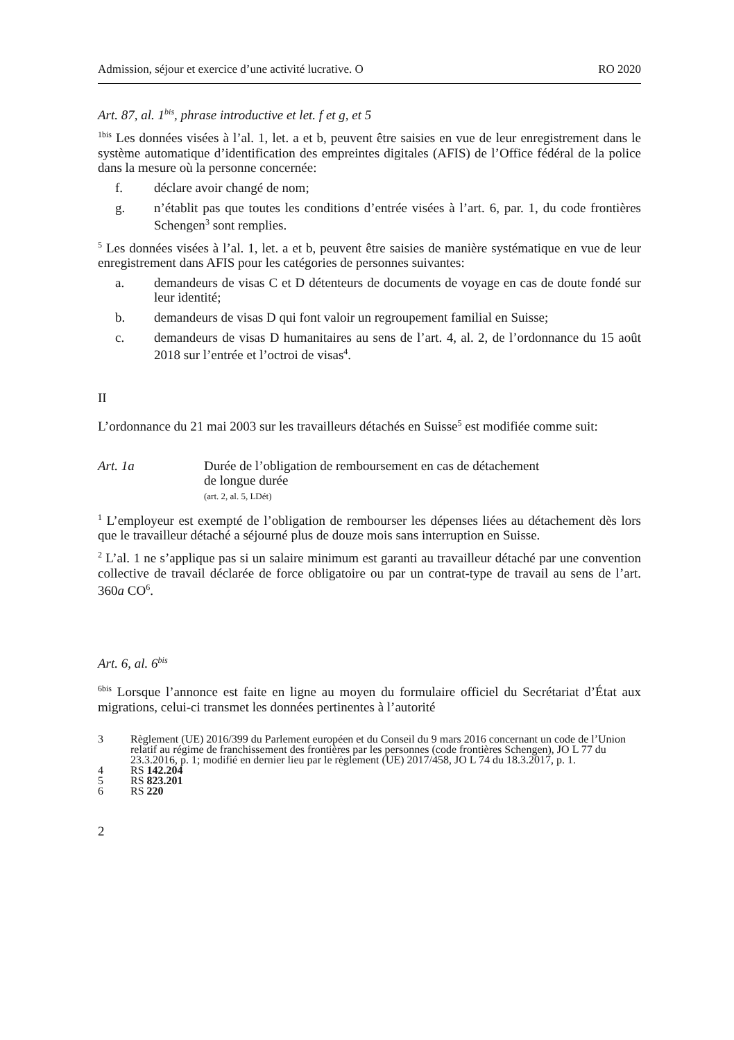Admission, séjour et exercice d’une activité lucrative. O RO 2020
Art. 87, al. 1<sup>bis</sup>, phrase introductive et let. f et g, et 5
<sup>1bis</sup> Les données visées à l’al. 1, let. a et b, peuvent être saisies en vue de leur enregistrement dans le système automatique d’identification des empreintes digitales (AFIS) de l’Office fédéral de la police dans la mesure où la personne concernée:
f. déclare avoir changé de nom;
g. n’établit pas que toutes les conditions d’entrée visées à l’art. 6, par. 1, du code frontières Schengen<sup>3</sup> sont remplies.
<sup>5</sup> Les données visées à l’al. 1, let. a et b, peuvent être saisies de manière systématique en vue de leur enregistrement dans AFIS pour les catégories de personnes suivantes:
a. demandeurs de visas C et D détenteurs de documents de voyage en cas de doute fondé sur leur identité;
b. demandeurs de visas D qui font valoir un regroupement familial en Suisse;
c. demandeurs de visas D humanitaires au sens de l’art. 4, al. 2, de l’ordonnance du 15 août 2018 sur l’entrée et l’octroi de visas<sup>4</sup>.
II
L’ordonnance du 21 mai 2003 sur les travailleurs détachés en Suisse<sup>5</sup> est modifiée comme suit:
Art. 1a Durée de l’obligation de remboursement en cas de détachement
de longue durée
(art. 2, al. 5, LDét)
<sup>1</sup> L’employeur est exempté de l’obligation de rembourser les dépenses liées au détachement dès lors que le travailleur détaché a séjourné plus de douze mois sans interruption en Suisse.
<sup>2</sup> L’al. 1 ne s’applique pas si un salaire minimum est garanti au travailleur détaché par une convention collective de travail déclarée de force obligatoire ou par un contrat-type de travail au sens de l’art. 360a CO<sup>6</sup>.
Art. 6, al. 6<sup>bis</sup>
<sup>6bis</sup> Lorsque l’annonce est faite en ligne au moyen du formulaire officiel du Secrétariat d’État aux migrations, celui-ci transmet les données pertinentes à l’autorité
3 Règlement (UE) 2016/399 du Parlement européen et du Conseil du 9 mars 2016 concernant un code de l’Union relatif au régime de franchissement des frontières par les personnes (code frontières Schengen), JO L 77 du 23.3.2016, p. 1; modifié en dernier lieu par le règlement (UE) 2017/458, JO L 74 du 18.3.2017, p. 1.
4 RS 142.204
5 RS 823.201
6 RS 220
2